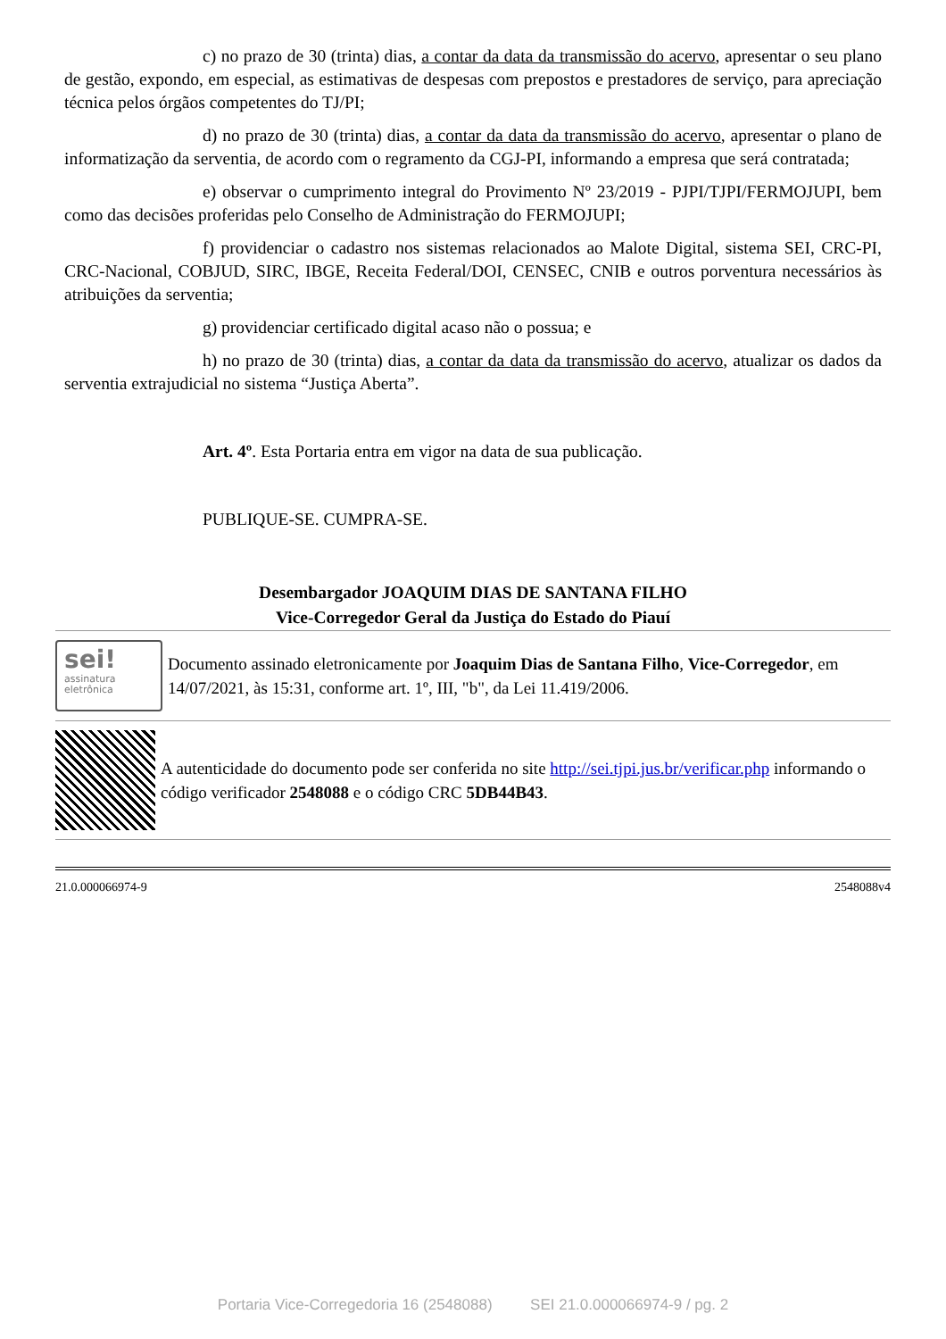c) no prazo de 30 (trinta) dias, a contar da data da transmissão do acervo, apresentar o seu plano de gestão, expondo, em especial, as estimativas de despesas com prepostos e prestadores de serviço, para apreciação técnica pelos órgãos competentes do TJ/PI;
d) no prazo de 30 (trinta) dias, a contar da data da transmissão do acervo, apresentar o plano de informatização da serventia, de acordo com o regramento da CGJ-PI, informando a empresa que será contratada;
e) observar o cumprimento integral do Provimento Nº 23/2019 - PJPI/TJPI/FERMOJUPI, bem como das decisões proferidas pelo Conselho de Administração do FERMOJUPI;
f) providenciar o cadastro nos sistemas relacionados ao Malote Digital, sistema SEI, CRC-PI, CRC-Nacional, COBJUD, SIRC, IBGE, Receita Federal/DOI, CENSEC, CNIB e outros porventura necessários às atribuições da serventia;
g) providenciar certificado digital acaso não o possua; e
h) no prazo de 30 (trinta) dias, a contar da data da transmissão do acervo, atualizar os dados da serventia extrajudicial no sistema “Justiça Aberta”.
Art. 4º. Esta Portaria entra em vigor na data de sua publicação.
PUBLIQUE-SE. CUMPRA-SE.
Desembargador JOAQUIM DIAS DE SANTANA FILHO
Vice-Corregedor Geral da Justiça do Estado do Piauí
sei!
assinatura
eletrônica
Documento assinado eletronicamente por Joaquim Dias de Santana Filho, Vice-Corregedor, em 14/07/2021, às 15:31, conforme art. 1º, III, "b", da Lei 11.419/2006.
A autenticidade do documento pode ser conferida no site http://sei.tjpi.jus.br/verificar.php informando o código verificador 2548088 e o código CRC 5DB44B43.
21.0.000066974-9 2548088v4
Portaria Vice-Corregedoria 16 (2548088) SEI 21.0.000066974-9 / pg. 2